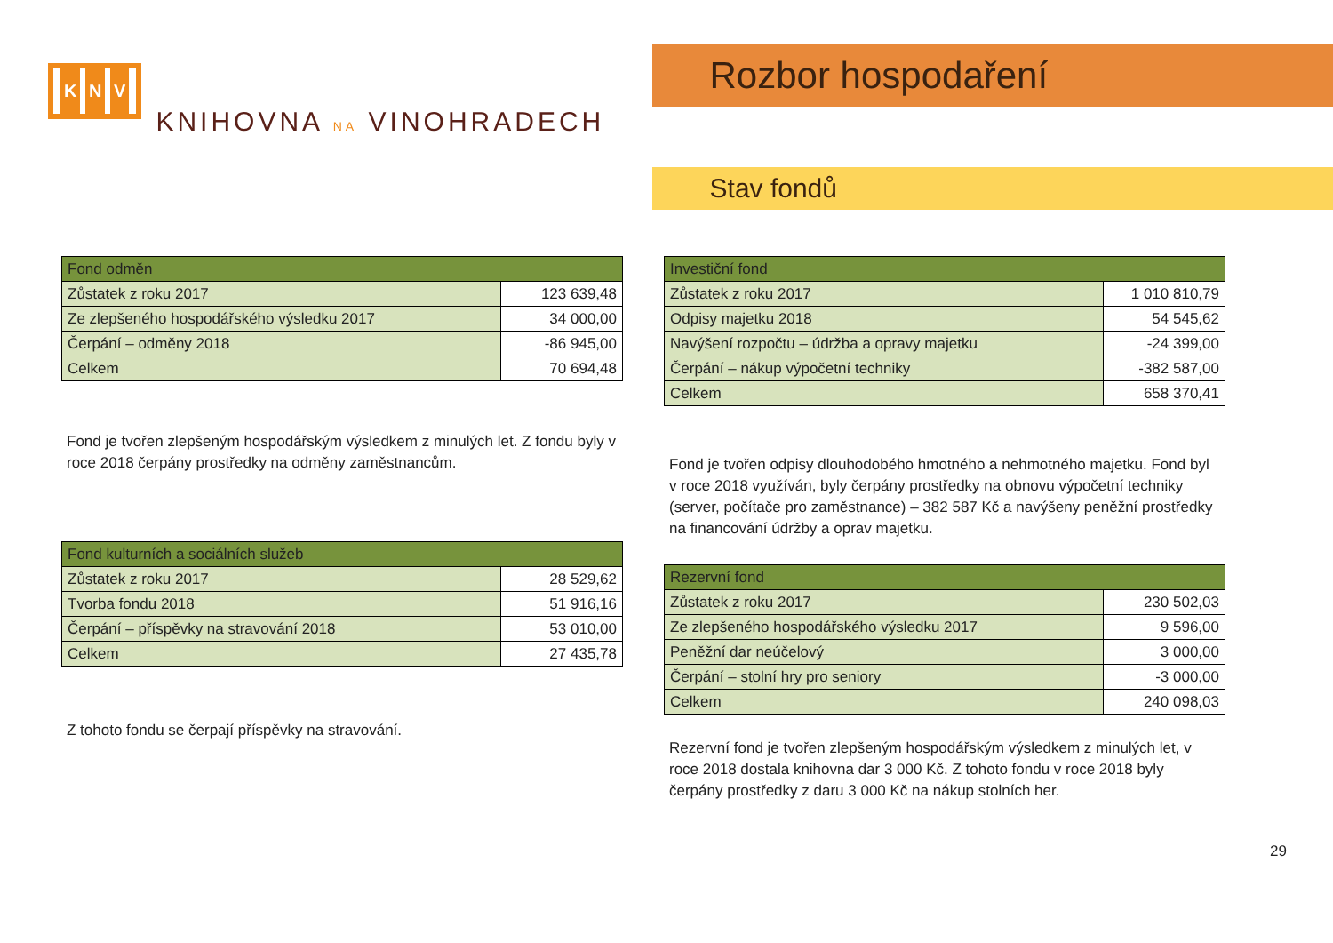K N V
KNIHOVNA NA VINOHRADECH
Rozbor hospodaření
Stav fondů
| Fond odměn | |
| --- | --- |
| Zůstatek z roku 2017 | 123 639,48 |
| Ze zlepšeného hospodářského výsledku 2017 | 34 000,00 |
| Čerpání – odměny 2018 | -86 945,00 |
| Celkem | 70 694,48 |
Fond je tvořen zlepšeným hospodářským výsledkem z minulých let. Z fondu byly v roce 2018 čerpány prostředky na odměny zaměstnancům.
| Fond kulturních a sociálních služeb | |
| --- | --- |
| Zůstatek z roku 2017 | 28 529,62 |
| Tvorba fondu 2018 | 51 916,16 |
| Čerpání – příspěvky na stravování 2018 | 53 010,00 |
| Celkem | 27 435,78 |
Z tohoto fondu se čerpají příspěvky na stravování.
| Investiční fond | |
| --- | --- |
| Zůstatek z roku 2017 | 1 010 810,79 |
| Odpisy majetku 2018 | 54 545,62 |
| Navýšení rozpočtu – údržba a opravy majetku | -24 399,00 |
| Čerpání – nákup výpočetní techniky | -382 587,00 |
| Celkem | 658 370,41 |
Fond je tvořen odpisy dlouhodobého hmotného a nehmotného majetku. Fond byl v roce 2018 využíván, byly čerpány prostředky na obnovu výpočetní techniky (server, počítače pro zaměstnance) – 382 587 Kč a navýšeny peněžní prostředky na financování údržby a oprav majetku.
| Rezervní fond | |
| --- | --- |
| Zůstatek z roku 2017 | 230 502,03 |
| Ze zlepšeného hospodářského výsledku 2017 | 9 596,00 |
| Peněžní dar neúčelový | 3 000,00 |
| Čerpání – stolní hry pro seniory | -3 000,00 |
| Celkem | 240 098,03 |
Rezervní fond je tvořen zlepšeným hospodářským výsledkem z minulých let, v roce 2018 dostala knihovna dar 3 000 Kč. Z tohoto fondu v roce 2018 byly čerpány prostředky z daru 3 000 Kč na nákup stolních her.
29